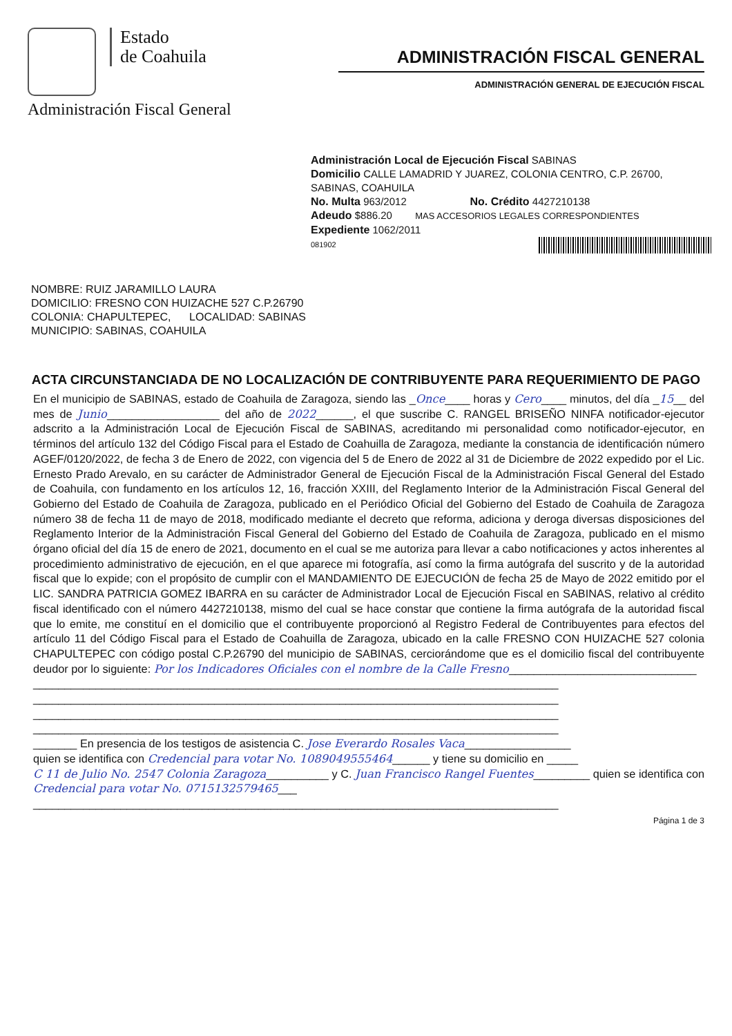Estado
de Coahuila
Administración Fiscal General
ADMINISTRACIÓN FISCAL GENERAL
ADMINISTRACIÓN GENERAL DE EJECUCIÓN FISCAL
Administración Local de Ejecución Fiscal SABINAS
Domicilio CALLE LAMADRID Y JUAREZ, COLONIA CENTRO, C.P. 26700, SABINAS, COAHUILA
No. Multa 963/2012 No. Crédito 4427210138
Adeudo $886.20 MAS ACCESORIOS LEGALES CORRESPONDIENTES
Expediente 1062/2011
081902
NOMBRE: RUIZ JARAMILLO LAURA
DOMICILIO: FRESNO CON HUIZACHE 527 C.P.26790
COLONIA: CHAPULTEPEC, LOCALIDAD: SABINAS
MUNICIPIO: SABINAS, COAHUILA
ACTA CIRCUNSTANCIADA DE NO LOCALIZACIÓN DE CONTRIBUYENTE PARA REQUERIMIENTO DE PAGO
En el municipio de SABINAS, estado de Coahuila de Zaragoza, siendo las _Once____ horas y Cero____ minutos, del día _15__ del mes de Junio__________________ del año de 2022______, el que suscribe C. RANGEL BRISEÑO NINFA notificador-ejecutor adscrito a la Administración Local de Ejecución Fiscal de SABINAS, acreditando mi personalidad como notificador-ejecutor, en términos del artículo 132 del Código Fiscal para el Estado de Coahuilla de Zaragoza, mediante la constancia de identificación número AGEF/0120/2022, de fecha 3 de Enero de 2022, con vigencia del 5 de Enero de 2022 al 31 de Diciembre de 2022 expedido por el Lic. Ernesto Prado Arevalo, en su carácter de Administrador General de Ejecución Fiscal de la Administración Fiscal General del Estado de Coahuila, con fundamento en los artículos 12, 16, fracción XXIII, del Reglamento Interior de la Administración Fiscal General del Gobierno del Estado de Coahuila de Zaragoza, publicado en el Periódico Oficial del Gobierno del Estado de Coahuila de Zaragoza número 38 de fecha 11 de mayo de 2018, modificado mediante el decreto que reforma, adiciona y deroga diversas disposiciones del Reglamento Interior de la Administración Fiscal General del Gobierno del Estado de Coahuila de Zaragoza, publicado en el mismo órgano oficial del día 15 de enero de 2021, documento en el cual se me autoriza para llevar a cabo notificaciones y actos inherentes al procedimiento administrativo de ejecución, en el que aparece mi fotografía, así como la firma autógrafa del suscrito y de la autoridad fiscal que lo expide; con el propósito de cumplir con el MANDAMIENTO DE EJECUCIÓN de fecha 25 de Mayo de 2022 emitido por el LIC. SANDRA PATRICIA GOMEZ IBARRA en su carácter de Administrador Local de Ejecución Fiscal en SABINAS, relativo al crédito fiscal identificado con el número 4427210138, mismo del cual se hace constar que contiene la firma autógrafa de la autoridad fiscal que lo emite, me constituí en el domicilio que el contribuyente proporcionó al Registro Federal de Contribuyentes para efectos del artículo 11 del Código Fiscal para el Estado de Coahuilla de Zaragoza, ubicado en la calle FRESNO CON HUIZACHE 527 colonia CHAPULTEPEC con código postal C.P.26790 del municipio de SABINAS, cerciorándome que es el domicilio fiscal del contribuyente deudor por lo siguiente: Por los Indicadores Oficiales con el nombre de la Calle Fresno______________________________
____________________________________________________________________________________
____________________________________________________________________________________
____________________________________________________________________________________
____________________________________________________________________________________
_______ En presencia de los testigos de asistencia C. Jose Everardo Rosales Vaca_________________
quien se identifica con Credencial para votar No. 1089049555464______ y tiene su domicilio en _____
C 11 de Julio No. 2547 Colonia Zaragoza__________ y C. Juan Francisco Rangel Fuentes_________ quien se identifica con Credencial para votar No. 0715132579465___
____________________________________________________________________________________
Página 1 de 3